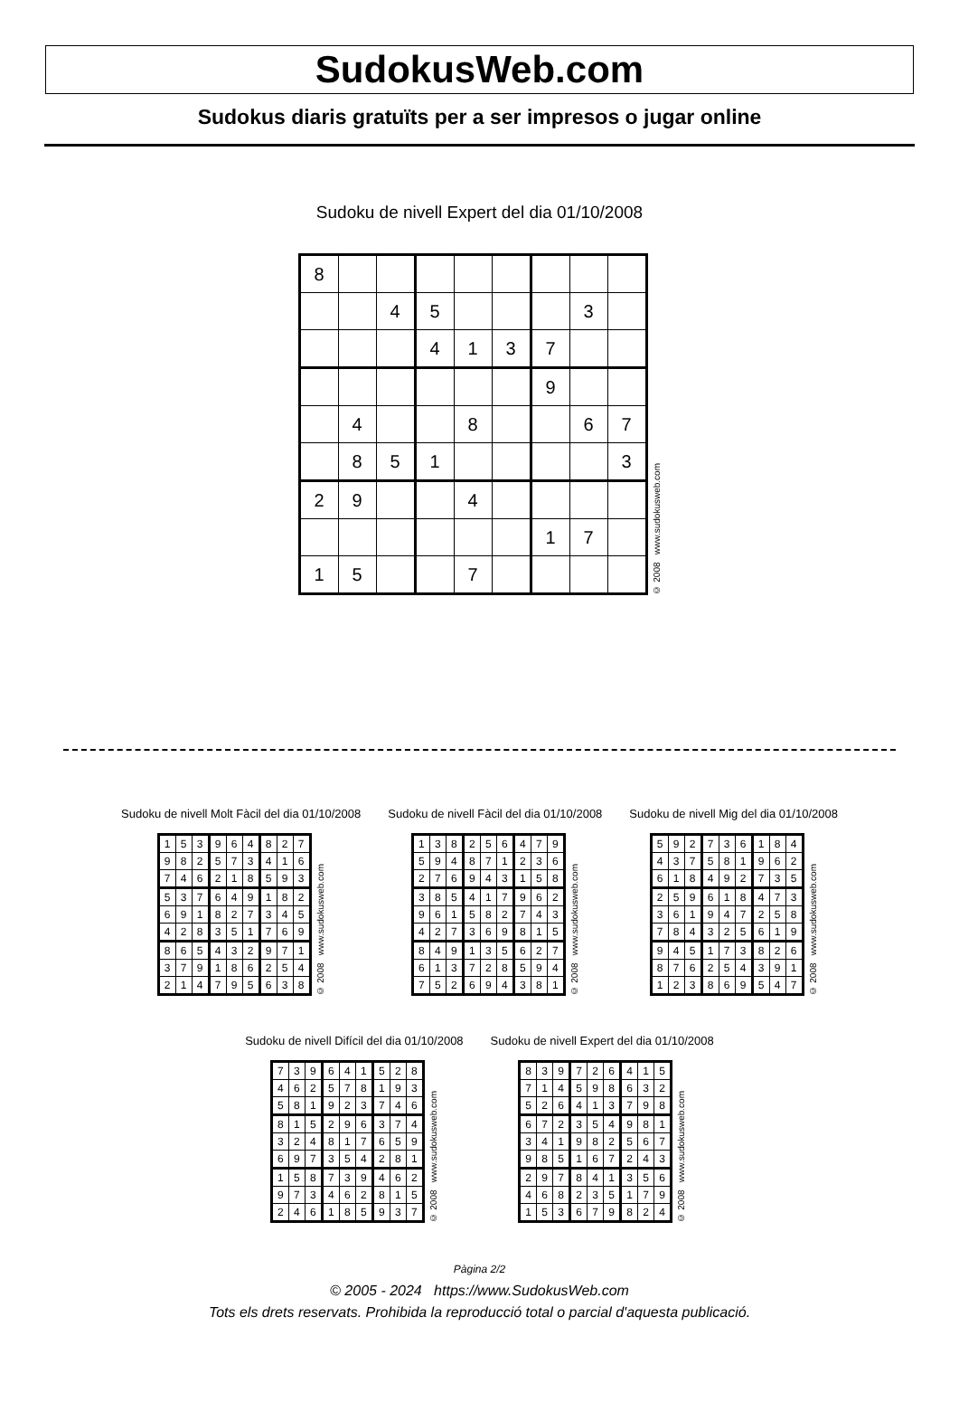SudokusWeb.com
Sudokus diaris gratuïts per a ser impresos o jugar online
Sudoku de nivell Expert del dia 01/10/2008
| 8 | | | | | | | | |
| | | 4 | 5 | | | | 3 | |
| | | | 4 | 1 | 3 | 7 | | |
| | | | | | | 9 | | |
| | 4 | | | 8 | | | 6 | 7 |
| | 8 | 5 | 1 | | | | | 3 |
| 2 | 9 | | | 4 | | | | |
| | | | | | | 1 | 7 | |
| 1 | 5 | | | 7 | | | | |
© 2008 www.sudokusweb.com
Sudoku de nivell Molt Fàcil del dia 01/10/2008
| 1 | 5 | 3 | 9 | 6 | 4 | 8 | 2 | 7 |
| 9 | 8 | 2 | 5 | 7 | 3 | 4 | 1 | 6 |
| 7 | 4 | 6 | 2 | 1 | 8 | 5 | 9 | 3 |
| 5 | 3 | 7 | 6 | 4 | 9 | 1 | 8 | 2 |
| 6 | 9 | 1 | 8 | 2 | 7 | 3 | 4 | 5 |
| 4 | 2 | 8 | 3 | 5 | 1 | 7 | 6 | 9 |
| 8 | 6 | 5 | 4 | 3 | 2 | 9 | 7 | 1 |
| 3 | 7 | 9 | 1 | 8 | 6 | 2 | 5 | 4 |
| 2 | 1 | 4 | 7 | 9 | 5 | 6 | 3 | 8 |
© 2008 www.sudokusweb.com
Sudoku de nivell Fàcil del dia 01/10/2008
| 1 | 3 | 8 | 2 | 5 | 6 | 4 | 7 | 9 |
| 5 | 9 | 4 | 8 | 7 | 1 | 2 | 3 | 6 |
| 2 | 7 | 6 | 9 | 4 | 3 | 1 | 5 | 8 |
| 3 | 8 | 5 | 4 | 1 | 7 | 9 | 6 | 2 |
| 9 | 6 | 1 | 5 | 8 | 2 | 7 | 4 | 3 |
| 4 | 2 | 7 | 3 | 6 | 9 | 8 | 1 | 5 |
| 8 | 4 | 9 | 1 | 3 | 5 | 6 | 2 | 7 |
| 6 | 1 | 3 | 7 | 2 | 8 | 5 | 9 | 4 |
| 7 | 5 | 2 | 6 | 9 | 4 | 3 | 8 | 1 |
© 2008 www.sudokusweb.com
Sudoku de nivell Mig del dia 01/10/2008
| 5 | 9 | 2 | 7 | 3 | 6 | 1 | 8 | 4 |
| 4 | 3 | 7 | 5 | 8 | 1 | 9 | 6 | 2 |
| 6 | 1 | 8 | 4 | 9 | 2 | 7 | 3 | 5 |
| 2 | 5 | 9 | 6 | 1 | 8 | 4 | 7 | 3 |
| 3 | 6 | 1 | 9 | 4 | 7 | 2 | 5 | 8 |
| 7 | 8 | 4 | 3 | 2 | 5 | 6 | 1 | 9 |
| 9 | 4 | 5 | 1 | 7 | 3 | 8 | 2 | 6 |
| 8 | 7 | 6 | 2 | 5 | 4 | 3 | 9 | 1 |
| 1 | 2 | 3 | 8 | 6 | 9 | 5 | 4 | 7 |
© 2008 www.sudokusweb.com
Sudoku de nivell Difícil del dia 01/10/2008
| 7 | 3 | 9 | 6 | 4 | 1 | 5 | 2 | 8 |
| 4 | 6 | 2 | 5 | 7 | 8 | 1 | 9 | 3 |
| 5 | 8 | 1 | 9 | 2 | 3 | 7 | 4 | 6 |
| 8 | 1 | 5 | 2 | 9 | 6 | 3 | 7 | 4 |
| 3 | 2 | 4 | 8 | 1 | 7 | 6 | 5 | 9 |
| 6 | 9 | 7 | 3 | 5 | 4 | 2 | 8 | 1 |
| 1 | 5 | 8 | 7 | 3 | 9 | 4 | 6 | 2 |
| 9 | 7 | 3 | 4 | 6 | 2 | 8 | 1 | 5 |
| 2 | 4 | 6 | 1 | 8 | 5 | 9 | 3 | 7 |
© 2008 www.sudokusweb.com
Sudoku de nivell Expert del dia 01/10/2008
| 8 | 3 | 9 | 7 | 2 | 6 | 4 | 1 | 5 |
| 7 | 1 | 4 | 5 | 9 | 8 | 6 | 3 | 2 |
| 5 | 2 | 6 | 4 | 1 | 3 | 7 | 9 | 8 |
| 6 | 7 | 2 | 3 | 5 | 4 | 9 | 8 | 1 |
| 3 | 4 | 1 | 9 | 8 | 2 | 5 | 6 | 7 |
| 9 | 8 | 5 | 1 | 6 | 7 | 2 | 4 | 3 |
| 2 | 9 | 7 | 8 | 4 | 1 | 3 | 5 | 6 |
| 4 | 6 | 8 | 2 | 3 | 5 | 1 | 7 | 9 |
| 1 | 5 | 3 | 6 | 7 | 9 | 8 | 2 | 4 |
© 2008 www.sudokusweb.com
Pàgina 2/2
© 2005 - 2024 https://www.SudokusWeb.com
Tots els drets reservats. Prohibida la reproducció total o parcial d'aquesta publicació.